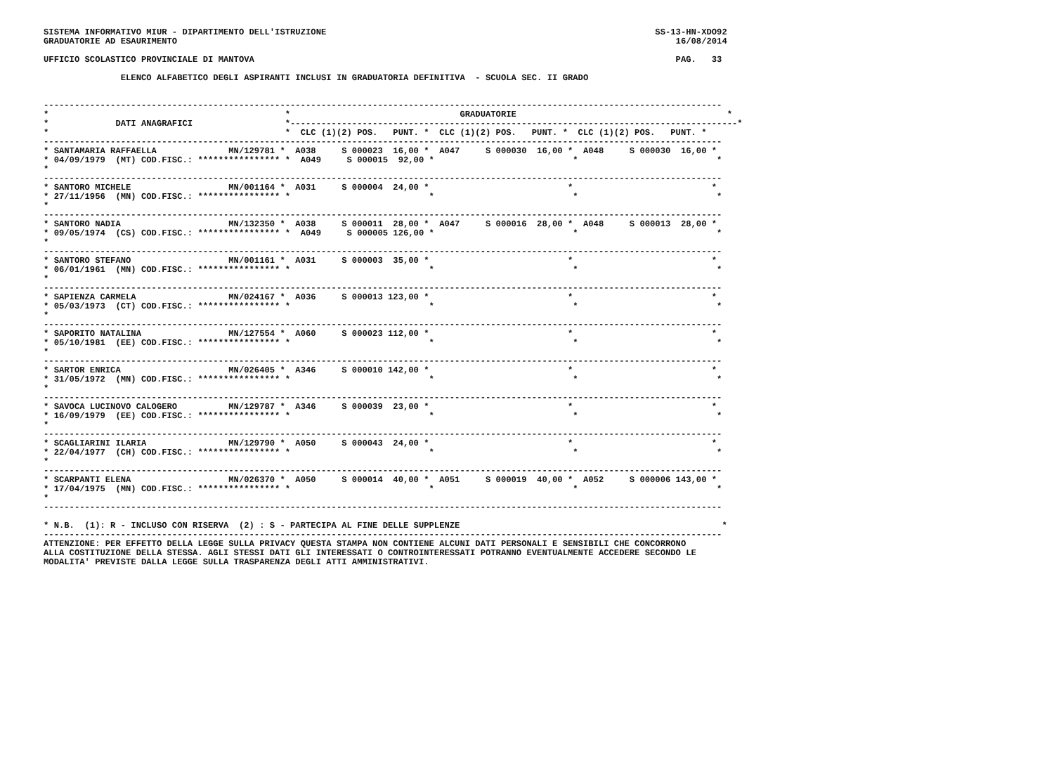SISTEMA INFORMATIVO MIUR - DIPARTIMENTO DELL'ISTRUZIONE                                                                SS-13-HN-XDO92
GRADUATORIE AD ESAURIMENTO                                                                                                 16/08/2014

UFFICIO SCOLASTICO PROVINCIALE DI MANTOVA                                                                                  PAG.   33

               ELENCO ALFABETICO DEGLI ASPIRANTI INCLUSI IN GRADUATORIA DEFINITIVA  - SCUOLA SEC. II GRADO


------------------------------------------------------------------------------------------------------------------------------------
*                                              *                                 GRADUATORIE                                         *
*             DATI ANAGRAFICI                  *---------------------------------------------------------------------------------------*
*                                              *  CLC (1)(2) POS.   PUNT. *  CLC (1)(2) POS.   PUNT. *  CLC (1)(2) POS.   PUNT. *
------------------------------------------------------------------------------------------------------------------------------------
* SANTAMARIA RAFFAELLA              MN/129781 *  A038     S 000023  16,00 *  A047     S 000030  16,00 *  A048     S 000030  16,00 *
* 04/09/1979  (MT) COD.FISC.: **************** *  A049     S 000015  92,00 *                           *                           *
*
------------------------------------------------------------------------------------------------------------------------------------
* SANTORO MICHELE                   MN/001164 *  A031     S 000004  24,00 *                           *                           *
* 27/11/1956  (MN) COD.FISC.: **************** *                           *                           *                           *
*
------------------------------------------------------------------------------------------------------------------------------------
* SANTORO NADIA                     MN/132350 *  A038     S 000011  28,00 *  A047     S 000016  28,00 *  A048     S 000013  28,00 *
* 09/05/1974  (CS) COD.FISC.: **************** *  A049     S 000005 126,00 *                           *                           *
*
------------------------------------------------------------------------------------------------------------------------------------
* SANTORO STEFANO                   MN/001161 *  A031     S 000003  35,00 *                           *                           *
* 06/01/1961  (MN) COD.FISC.: **************** *                           *                           *                           *
*
------------------------------------------------------------------------------------------------------------------------------------
* SAPIENZA CARMELA                  MN/024167 *  A036     S 000013 123,00 *                           *                           *
* 05/03/1973  (CT) COD.FISC.: **************** *                           *                           *                           *
*
------------------------------------------------------------------------------------------------------------------------------------
* SAPORITO NATALINA                 MN/127554 *  A060     S 000023 112,00 *                           *                           *
* 05/10/1981  (EE) COD.FISC.: **************** *                           *                           *                           *
*
------------------------------------------------------------------------------------------------------------------------------------
* SARTOR ENRICA                     MN/026405 *  A346     S 000010 142,00 *                           *                           *
* 31/05/1972  (MN) COD.FISC.: **************** *                           *                           *                           *
*
------------------------------------------------------------------------------------------------------------------------------------
* SAVOCA LUCINOVO CALOGERO          MN/129787 *  A346     S 000039  23,00 *                           *                           *
* 16/09/1979  (EE) COD.FISC.: **************** *                           *                           *                           *
*
------------------------------------------------------------------------------------------------------------------------------------
* SCAGLIARINI ILARIA                MN/129790 *  A050     S 000043  24,00 *                           *                           *
* 22/04/1977  (CH) COD.FISC.: **************** *                           *                           *                           *
*
------------------------------------------------------------------------------------------------------------------------------------
* SCARPANTI ELENA                   MN/026370 *  A050     S 000014  40,00 *  A051     S 000019  40,00 *  A052     S 000006 143,00 *
* 17/04/1975  (MN) COD.FISC.: **************** *                           *                           *                           *
*
------------------------------------------------------------------------------------------------------------------------------------

* N.B.  (1): R - INCLUSO CON RISERVA  (2) : S - PARTECIPA AL FINE DELLE SUPPLENZE                                                   *
------------------------------------------------------------------------------------------------------------------------------------
ATTENZIONE: PER EFFETTO DELLA LEGGE SULLA PRIVACY QUESTA STAMPA NON CONTIENE ALCUNI DATI PERSONALI E SENSIBILI CHE CONCORRONO
ALLA COSTITUZIONE DELLA STESSA. AGLI STESSI DATI GLI INTERESSATI O CONTROINTERESSATI POTRANNO EVENTUALMENTE ACCEDERE SECONDO LE
MODALITA' PREVISTE DALLA LEGGE SULLA TRASPARENZA DEGLI ATTI AMMINISTRATIVI.